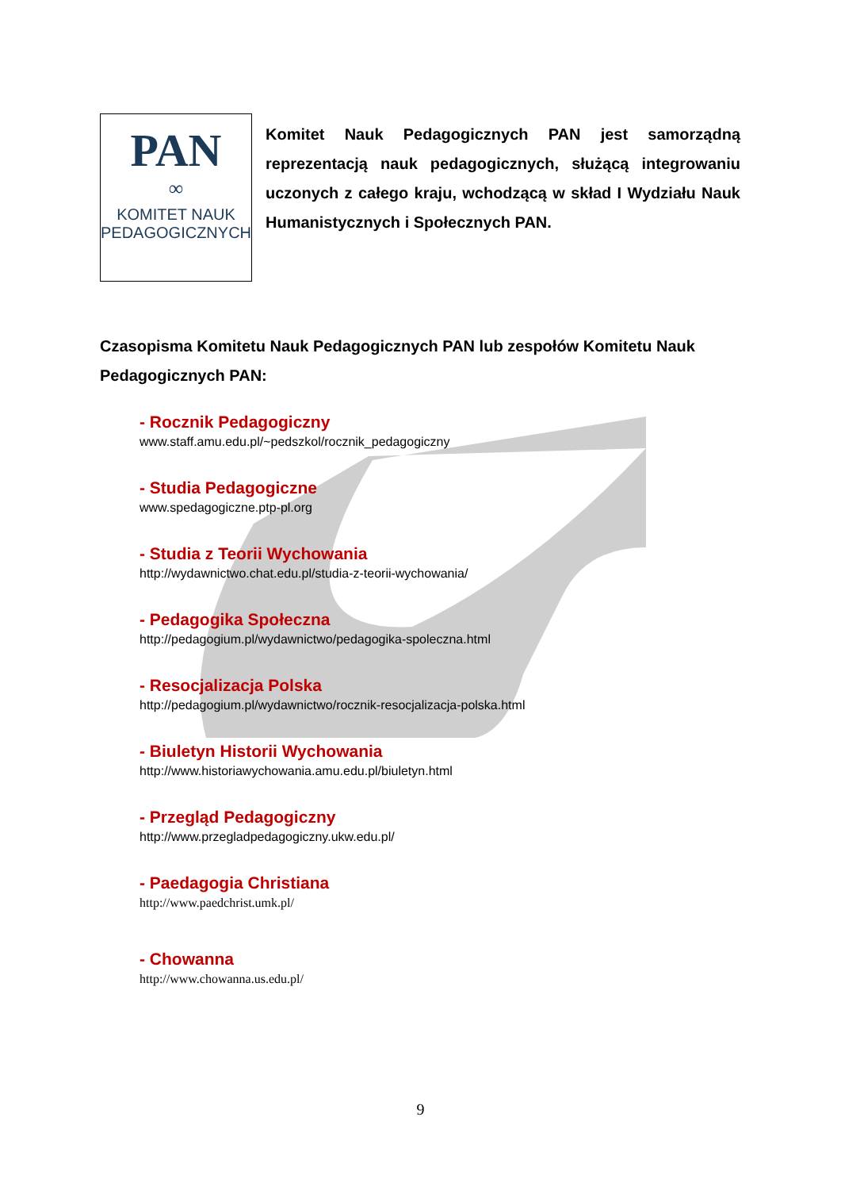PAN
∞
KOMITET NAUK
PEDAGOGICZNYCH
Komitet Nauk Pedagogicznych PAN jest samorządną reprezentacją nauk pedagogicznych, służącą integrowaniu uczonych z całego kraju, wchodzącą w skład I Wydziału Nauk Humanistycznych i Społecznych PAN.
Czasopisma Komitetu Nauk Pedagogicznych PAN lub zespołów Komitetu Nauk Pedagogicznych PAN:
- Rocznik Pedagogiczny
www.staff.amu.edu.pl/~pedszkol/rocznik_pedagogiczny
- Studia Pedagogiczne
www.spedagogiczne.ptp-pl.org
- Studia z Teorii Wychowania
http://wydawnictwo.chat.edu.pl/studia-z-teorii-wychowania/
- Pedagogika Społeczna
http://pedagogium.pl/wydawnictwo/pedagogika-spoleczna.html
- Resocjalizacja Polska
http://pedagogium.pl/wydawnictwo/rocznik-resocjalizacja-polska.html
- Biuletyn Historii Wychowania
http://www.historiawychowania.amu.edu.pl/biuletyn.html
- Przegląd Pedagogiczny
http://www.przegladpedagogiczny.ukw.edu.pl/
- Paedagogia Christiana
http://www.paedchrist.umk.pl/
- Chowanna
http://www.chowanna.us.edu.pl/
9